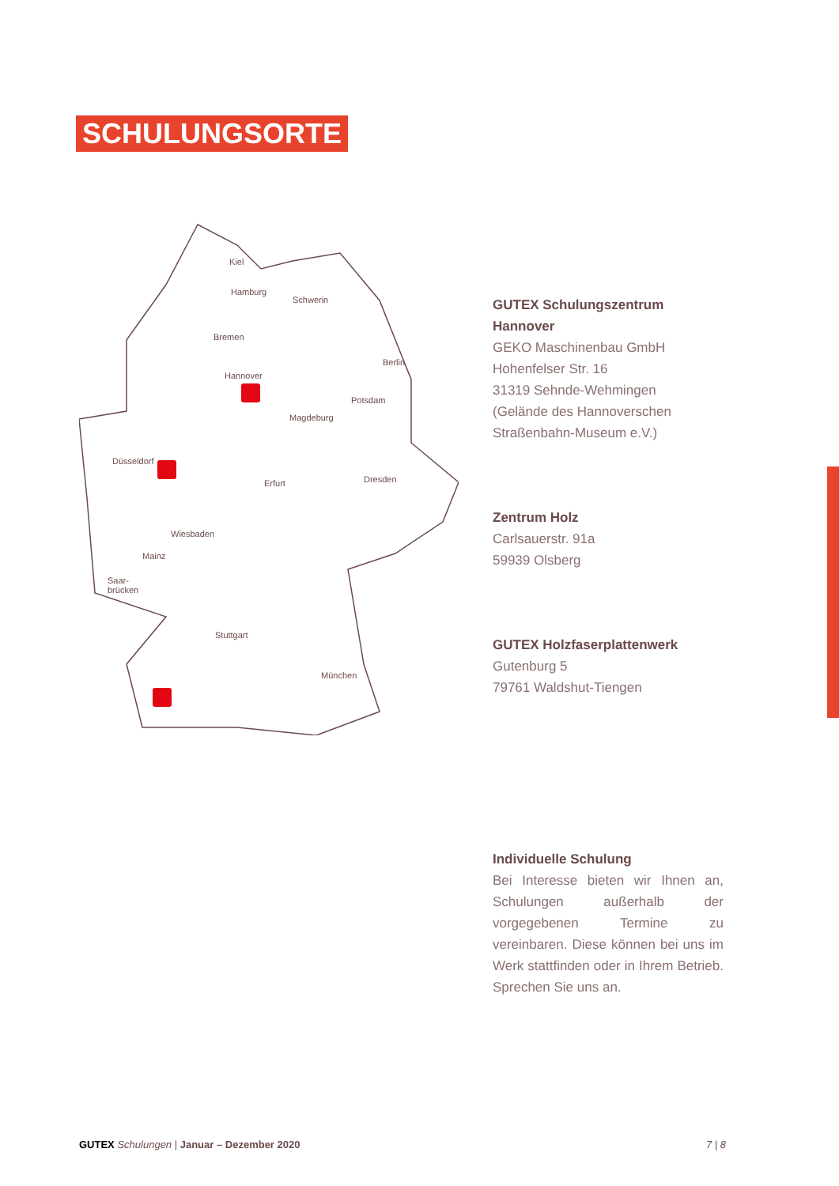SCHULUNGSORTE
Kiel
Hamburg
Schwerin
Bremen
Hannover
Berlin
Potsdam
Magdeburg
Düsseldorf
Erfurt Dresden
Wiesbaden
Mainz
Saar-
brücken
Stuttgart
München
GUTEX Schulungszentrum Hannover
GEKO Maschinenbau GmbH
Hohenfelser Str. 16
31319 Sehnde-Wehmingen
(Gelände des Hannoverschen Straßenbahn-Museum e.V.)
Zentrum Holz
Carlsauerstr. 91a
59939 Olsberg
GUTEX Holzfaserplattenwerk
Gutenburg 5
79761 Waldshut-Tiengen
Individuelle Schulung
Bei Interesse bieten wir Ihnen an, Schulungen außerhalb der vorgegebenen Termine zu vereinbaren. Diese können bei uns im Werk stattfinden oder in Ihrem Betrieb. Sprechen Sie uns an.
GUTEX Schulungen | Januar – Dezember 2020
7 | 8